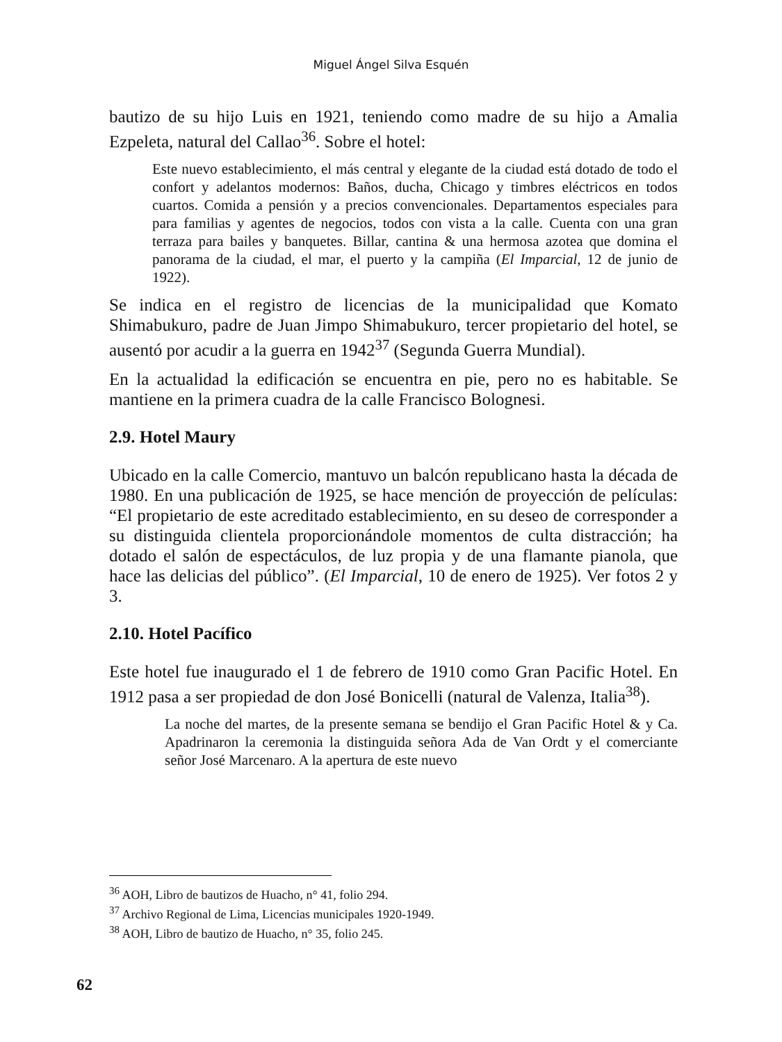Miguel Ángel Silva Esquén
bautizo de su hijo Luis en 1921, teniendo como madre de su hijo a Amalia Ezpeleta, natural del Callao<sup>36</sup>. Sobre el hotel:
Este nuevo establecimiento, el más central y elegante de la ciudad está dotado de todo el confort y adelantos modernos: Baños, ducha, Chicago y timbres eléctricos en todos cuartos. Comida a pensión y a precios convencionales. Departamentos especiales para para familias y agentes de negocios, todos con vista a la calle. Cuenta con una gran terraza para bailes y banquetes. Billar, cantina & una hermosa azotea que domina el panorama de la ciudad, el mar, el puerto y la campiña (El Imparcial, 12 de junio de 1922).
Se indica en el registro de licencias de la municipalidad que Komato Shimabukuro, padre de Juan Jimpo Shimabukuro, tercer propietario del hotel, se ausentó por acudir a la guerra en 1942<sup>37</sup> (Segunda Guerra Mundial).
En la actualidad la edificación se encuentra en pie, pero no es habitable. Se mantiene en la primera cuadra de la calle Francisco Bolognesi.
2.9. Hotel Maury
Ubicado en la calle Comercio, mantuvo un balcón republicano hasta la década de 1980. En una publicación de 1925, se hace mención de proyección de películas: “El propietario de este acreditado establecimiento, en su deseo de corresponder a su distinguida clientela proporcionándole momentos de culta distracción; ha dotado el salón de espectáculos, de luz propia y de una flamante pianola, que hace las delicias del público”. (El Imparcial, 10 de enero de 1925). Ver fotos 2 y 3.
2.10. Hotel Pacífico
Este hotel fue inaugurado el 1 de febrero de 1910 como Gran Pacific Hotel. En 1912 pasa a ser propiedad de don José Bonicelli (natural de Valenza, Italia<sup>38</sup>).
La noche del martes, de la presente semana se bendijo el Gran Pacific Hotel & y Ca. Apadrinaron la ceremonia la distinguida señora Ada de Van Ordt y el comerciante señor José Marcenaro. A la apertura de este nuevo
<sup>36</sup> AOH, Libro de bautizos de Huacho, n° 41, folio 294.
<sup>37</sup> Archivo Regional de Lima, Licencias municipales 1920-1949.
<sup>38</sup> AOH, Libro de bautizo de Huacho, n° 35, folio 245.
62